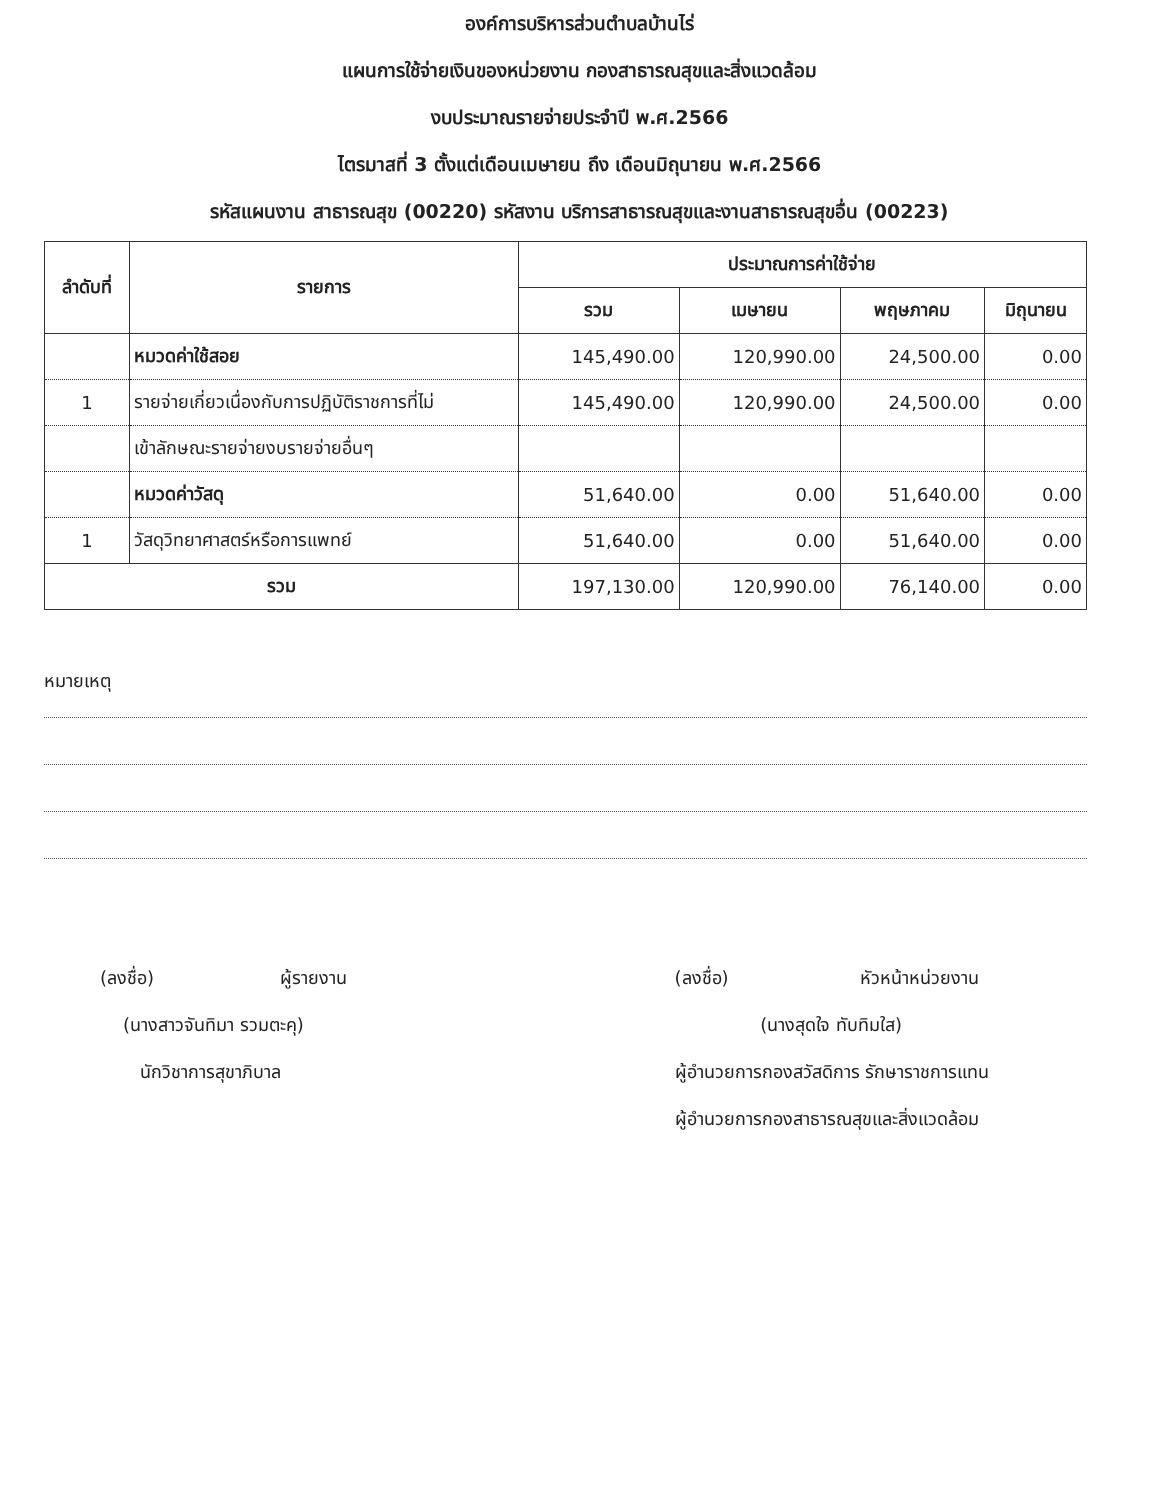องค์การบริหารส่วนตำบลบ้านไร่
แผนการใช้จ่ายเงินของหน่วยงาน กองสาธารณสุขและสิ่งแวดล้อม
งบประมาณรายจ่ายประจำปี พ.ศ.2566
ไตรมาสที่ 3 ตั้งแต่เดือนเมษายน ถึง เดือนมิถุนายน พ.ศ.2566
รหัสแผนงาน สาธารณสุข (00220) รหัสงาน บริการสาธารณสุขและงานสาธารณสุขอื่น (00223)
| ลำดับที่ | รายการ | ประมาณการค่าใช้จ่าย | | | |
| --- | --- | --- | --- | --- | --- |
| | | รวม | เมษายน | พฤษภาคม | มิถุนายน |
| | หมวดค่าใช้สอย | 145,490.00 | 120,990.00 | 24,500.00 | 0.00 |
| 1 | รายจ่ายเกี่ยวเนื่องกับการปฏิบัติราชการที่ไม่ | 145,490.00 | 120,990.00 | 24,500.00 | 0.00 |
| | เข้าลักษณะรายจ่ายงบรายจ่ายอื่นๆ | | | | |
| | หมวดค่าวัสดุ | 51,640.00 | 0.00 | 51,640.00 | 0.00 |
| 1 | วัสดุวิทยาศาสตร์หรือการแพทย์ | 51,640.00 | 0.00 | 51,640.00 | 0.00 |
| รวม | | 197,130.00 | 120,990.00 | 76,140.00 | 0.00 |
หมายเหตุ
(ลงชื่อ) ผู้รายงาน
(นางสาวจันทิมา รวมตะคุ)
นักวิชาการสุขาภิบาล
(ลงชื่อ) หัวหน้าหน่วยงาน
(นางสุดใจ ทับทิมใส)
ผู้อำนวยการกองสวัสดิการ รักษาราชการแทน
ผู้อำนวยการกองสาธารณสุขและสิ่งแวดล้อม